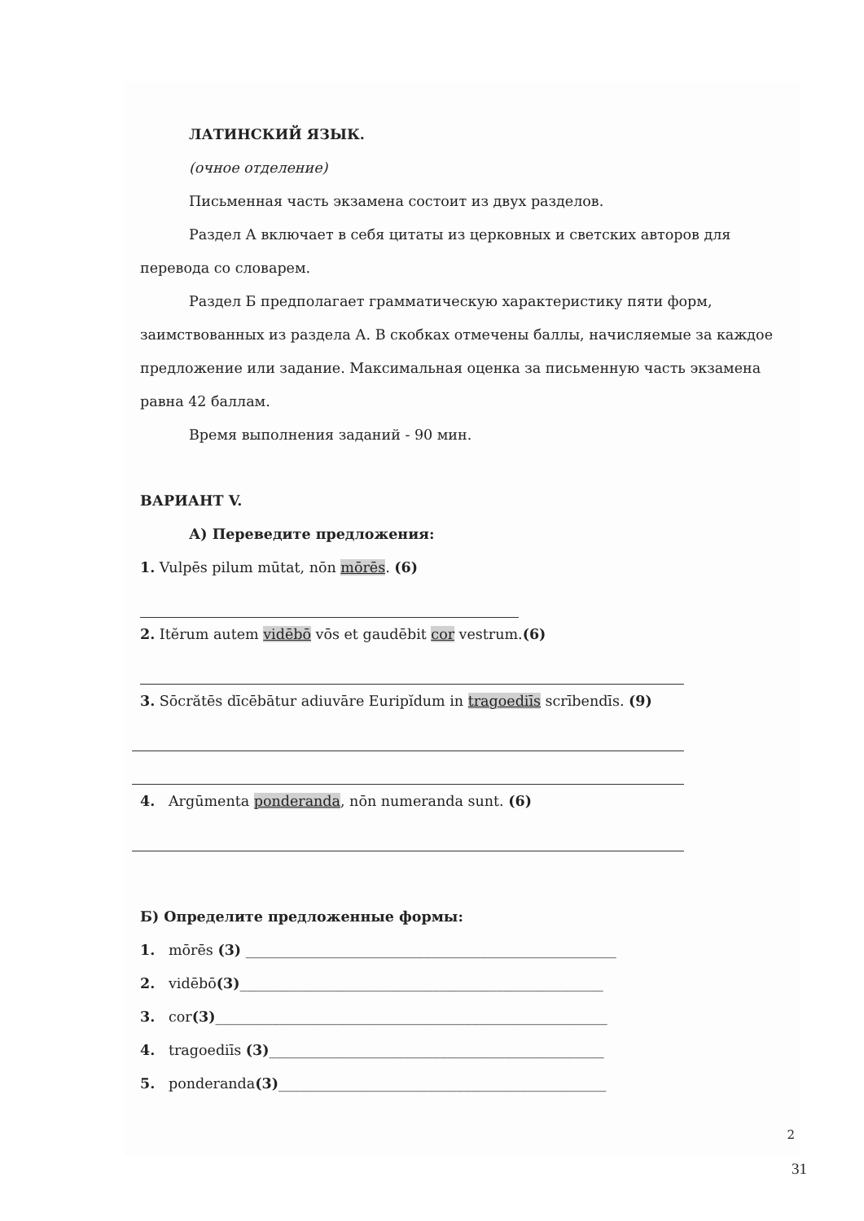ЛАТИНСКИЙ ЯЗЫК.
(очное отделение)
Письменная часть экзамена состоит из двух разделов.
Раздел А включает в себя цитаты из церковных и светских авторов для перевода со словарем.
Раздел Б предполагает грамматическую характеристику пяти форм, заимствованных из раздела А. В скобках отмечены баллы, начисляемые за каждое предложение или задание. Максимальная оценка за письменную часть экзамена равна 42 баллам.
Время выполнения заданий - 90 мин.
ВАРИАНТ V.
А) Переведите предложения:
1. Vulpēs pilum mūtat, nōn mōrēs. (6)
2. Itĕrum autem vidēbō vōs et gaudēbit cor vestrum.(6)
3. Sōcrătēs dīcēbātur adiuvāre Euripĭdum in tragoediīs scrībendīs. (9)
4. Argūmenta ponderanda, nōn numeranda sunt. (6)
Б) Определите предложенные формы:
1. mōrēs (3) ____________________________________________________
2. vidēbō(3)___________________________________________________
3. cor(3)_______________________________________________________
4. tragoediīs (3)_______________________________________________
5. ponderanda(3)______________________________________________
2
31